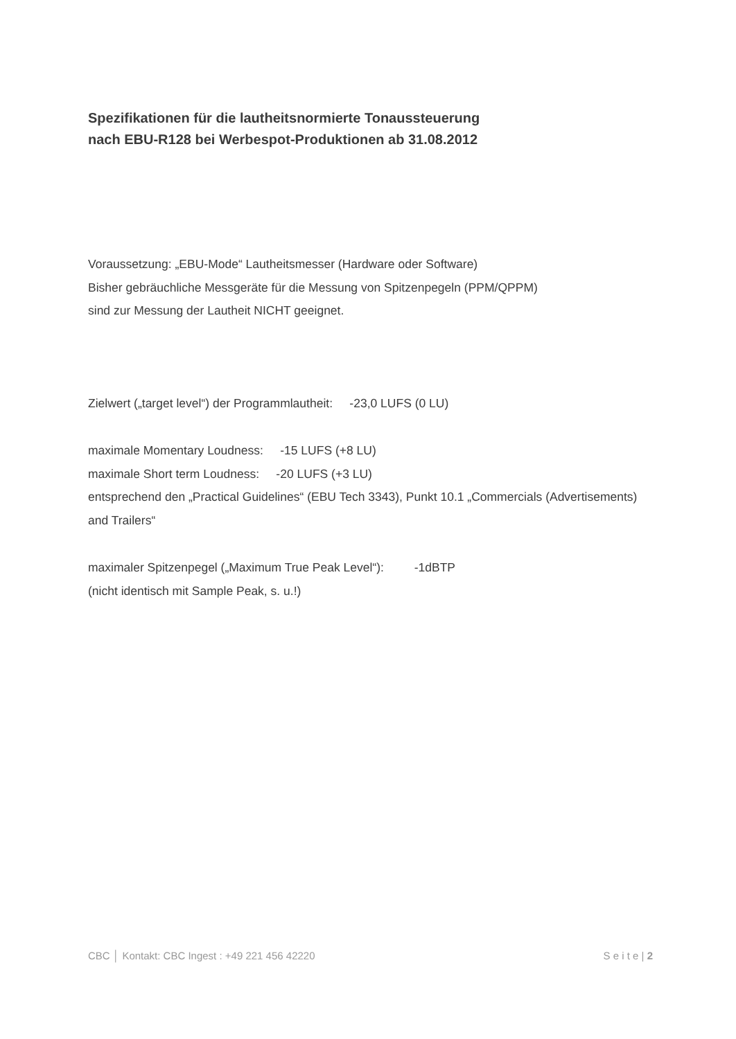Spezifikationen für die lautheitsnormierte Tonaussteuerung
nach EBU-R128 bei Werbespot-Produktionen ab 31.08.2012
Voraussetzung: „EBU-Mode“ Lautheitsmesser (Hardware oder Software)
Bisher gebräuchliche Messgeräte für die Messung von Spitzenpegeln (PPM/QPPM)
sind zur Messung der Lautheit NICHT geeignet.
Zielwert („target level“) der Programmlautheit: -23,0 LUFS (0 LU)
maximale Momentary Loudness: -15 LUFS (+8 LU)
maximale Short term Loudness: -20 LUFS (+3 LU)
entsprechend den „Practical Guidelines“ (EBU Tech 3343), Punkt 10.1 „Commercials (Advertisements) and Trailers“
maximaler Spitzenpegel („Maximum True Peak Level“): -1dBTP
(nicht identisch mit Sample Peak, s. u.!)
CBC │ Kontakt: CBC Ingest : +49 221 456 42220 S e i t e | 2